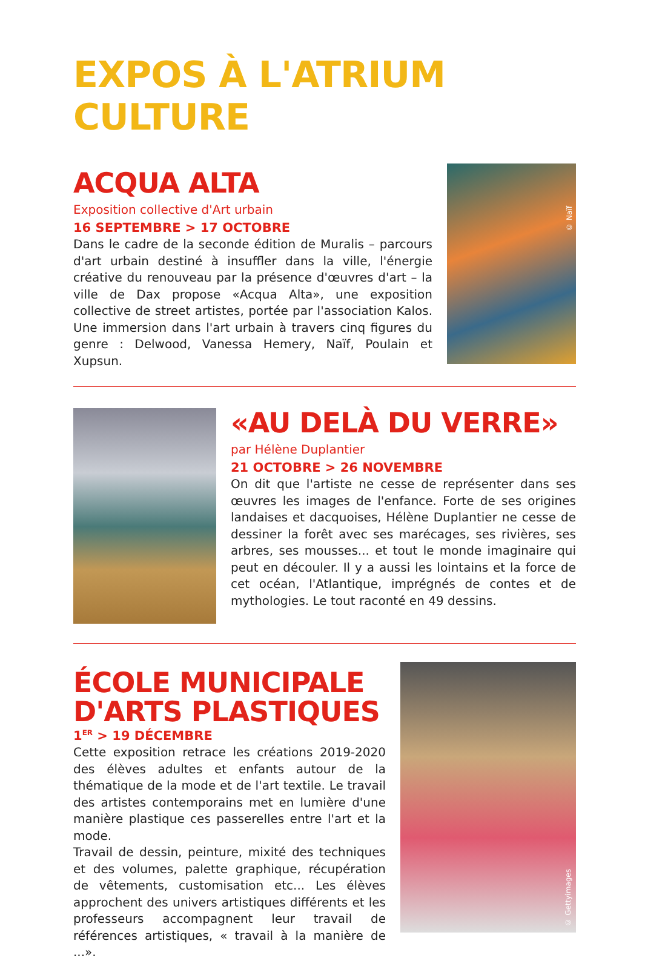EXPOS À L'ATRIUM CULTURE
ACQUA ALTA
Exposition collective d'Art urbain
16 SEPTEMBRE > 17 OCTOBRE
Dans le cadre de la seconde édition de Muralis – parcours d'art urbain destiné à insuffler dans la ville, l'énergie créative du renouveau par la présence d'œuvres d'art – la ville de Dax propose «Acqua Alta», une exposition collective de street artistes, portée par l'association Kalos. Une immersion dans l'art urbain à travers cinq figures du genre : Delwood, Vanessa Hemery, Naïf, Poulain et Xupsun.
© Naïf
«AU DELÀ DU VERRE»
par Hélène Duplantier
21 OCTOBRE > 26 NOVEMBRE
On dit que l'artiste ne cesse de représenter dans ses œuvres les images de l'enfance. Forte de ses origines landaises et dacquoises, Hélène Duplantier ne cesse de dessiner la forêt avec ses marécages, ses rivières, ses arbres, ses mousses... et tout le monde imaginaire qui peut en découler. Il y a aussi les lointains et la force de cet océan, l'Atlantique, imprégnés de contes et de mythologies. Le tout raconté en 49 dessins.
ÉCOLE MUNICIPALE D'ARTS PLASTIQUES
1<sup>ER</sup> > 19 DÉCEMBRE
Cette exposition retrace les créations 2019-2020 des élèves adultes et enfants autour de la thématique de la mode et de l'art textile. Le travail des artistes contemporains met en lumière d'une manière plastique ces passerelles entre l'art et la mode.
Travail de dessin, peinture, mixité des techniques et des volumes, palette graphique, récupération de vêtements, customisation etc... Les élèves approchent des univers artistiques différents et les professeurs accompagnent leur travail de références artistiques, « travail à la manière de ...».
© Gettyimages